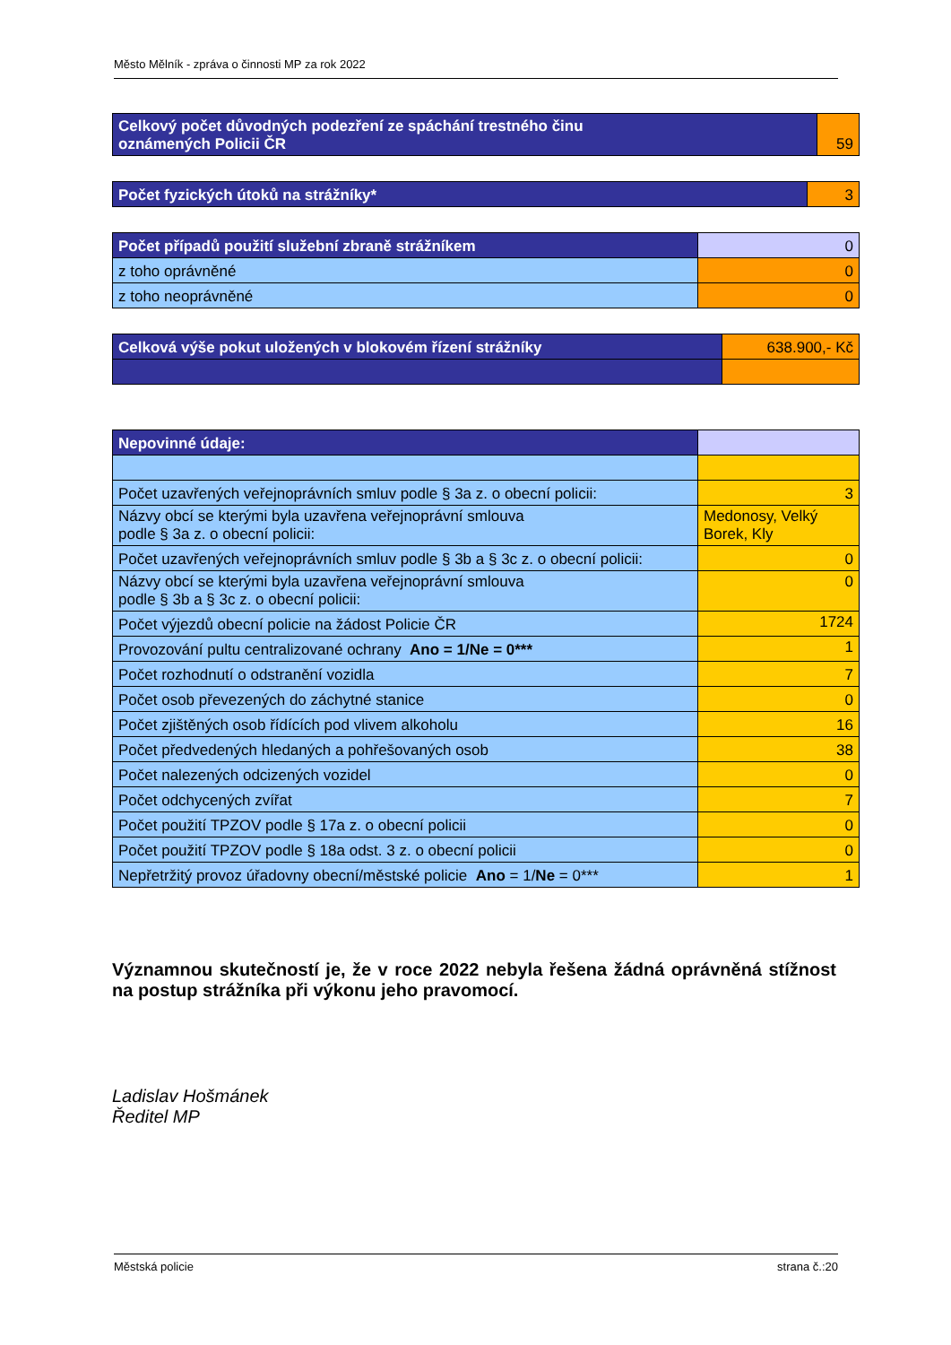Město Mělník - zpráva o činnosti MP za rok 2022
| Celkový počet důvodných podezření ze spáchání trestného činu oznámených Policii ČR | 59 |
| Počet fyzických útoků na strážníky* | 3 |
| Počet případů použití služební zbraně strážníkem | 0 |
| z toho oprávněné | 0 |
| z toho neoprávněné | 0 |
| Celková výše pokut uložených v blokovém řízení strážníky | 638.900,- Kč |
| Nepovinné údaje: | |
| Počet uzavřených veřejnoprávních smluv podle § 3a z. o obecní policii: | 3 |
| Názvy obcí se kterými byla uzavřena veřejnoprávní smlouva podle § 3a z. o obecní policii: | Medonosy, Velký Borek, Kly |
| Počet uzavřených veřejnoprávních smluv podle § 3b a § 3c z. o obecní policii: | 0 |
| Názvy obcí se kterými byla uzavřena veřejnoprávní smlouva podle § 3b a § 3c z. o obecní policii: | 0 |
| Počet výjezdů obecní policie na žádost Policie ČR | 1724 |
| Provozování pultu centralizované ochrany Ano = 1/Ne = 0*** | 1 |
| Počet rozhodnutí o odstranění vozidla | 7 |
| Počet osob převezených do záchytné stanice | 0 |
| Počet zjištěných osob řídících pod vlivem alkoholu | 16 |
| Počet předvedených hledaných a pohřešovaných osob | 38 |
| Počet nalezených odcizených vozidel | 0 |
| Počet odchycených zvířat | 7 |
| Počet použití TPZOV podle § 17a z. o obecní policii | 0 |
| Počet použití TPZOV podle § 18a odst. 3 z. o obecní policii | 0 |
| Nepřetržitý provoz úřadovny obecní/městské policie Ano = 1/ Ne = 0*** | 1 |
Významnou skutečností je, že v roce 2022 nebyla řešena žádná oprávněná stížnost na postup strážníka při výkonu jeho pravomocí.
Ladislav Hošmánek
Ředitel MP
Městská policie strana č.:20